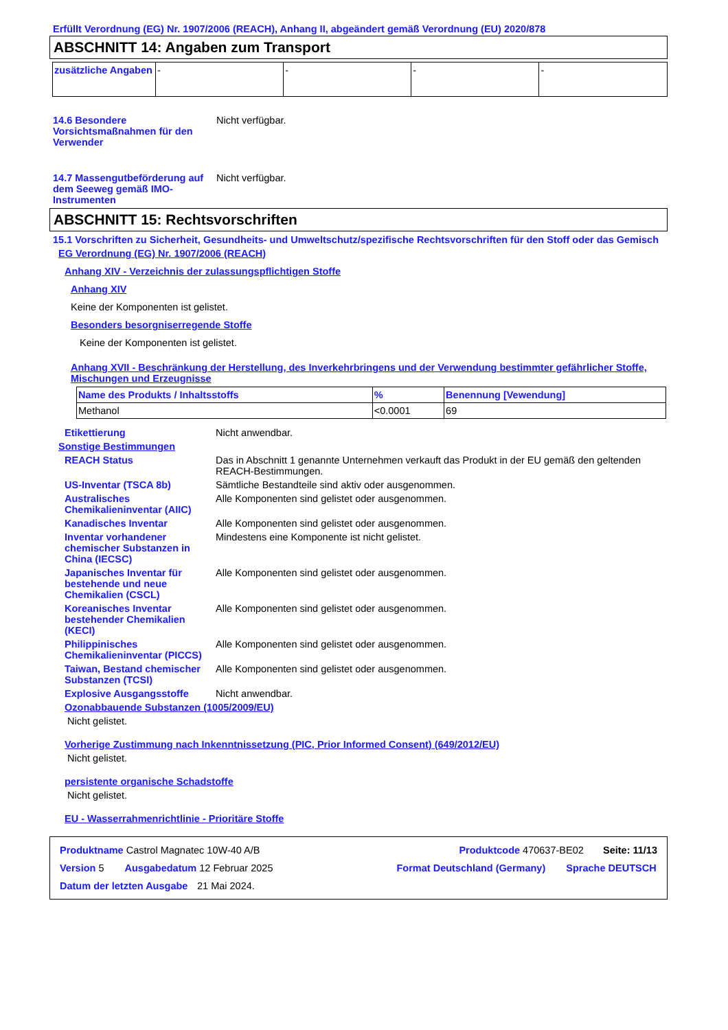Erfüllt Verordnung (EG) Nr. 1907/2006 (REACH), Anhang II, abgeändert gemäß Verordnung (EU) 2020/878
ABSCHNITT 14: Angaben zum Transport
| zusätzliche Angaben | - | - | - | - |
14.6 Besondere Vorsichtsmaßnahmen für den Verwender
Nicht verfügbar.
14.7 Massengutbeförderung auf dem Seeweg gemäß IMO-Instrumenten
Nicht verfügbar.
ABSCHNITT 15: Rechtsvorschriften
15.1 Vorschriften zu Sicherheit, Gesundheits- und Umweltschutz/spezifische Rechtsvorschriften für den Stoff oder das Gemisch
EG Verordnung (EG) Nr. 1907/2006 (REACH)
Anhang XIV - Verzeichnis der zulassungspflichtigen Stoffe
Anhang XIV
Keine der Komponenten ist gelistet.
Besonders besorgniserregende Stoffe
Keine der Komponenten ist gelistet.
Anhang XVII - Beschränkung der Herstellung, des Inverkehrbringens und der Verwendung bestimmter gefährlicher Stoffe, Mischungen und Erzeugnisse
| Name des Produkts / Inhaltsstoffs | % | Benennung [Vewendung] |
| --- | --- | --- |
| Methanol | <0.0001 | 69 |
Etikettierung Nicht anwendbar.
Sonstige Bestimmungen
REACH Status Das in Abschnitt 1 genannte Unternehmen verkauft das Produkt in der EU gemäß den geltenden REACH-Bestimmungen.
US-Inventar (TSCA 8b) Sämtliche Bestandteile sind aktiv oder ausgenommen.
Australisches Chemikalieninventar (AIIC)
Alle Komponenten sind gelistet oder ausgenommen.
Kanadisches Inventar Alle Komponenten sind gelistet oder ausgenommen.
Inventar vorhandener chemischer Substanzen in China (IECSC)
Mindestens eine Komponente ist nicht gelistet.
Japanisches Inventar für bestehende und neue Chemikalien (CSCL)
Alle Komponenten sind gelistet oder ausgenommen.
Koreanisches Inventar bestehender Chemikalien (KECI)
Alle Komponenten sind gelistet oder ausgenommen.
Philippinisches Chemikalieninventar (PICCS)
Alle Komponenten sind gelistet oder ausgenommen.
Taiwan, Bestand chemischer Substanzen (TCSI)
Alle Komponenten sind gelistet oder ausgenommen.
Explosive Ausgangsstoffe Nicht anwendbar.
Ozonabbauende Substanzen (1005/2009/EU)
Nicht gelistet.
Vorherige Zustimmung nach Inkenntnissetzung (PIC, Prior Informed Consent) (649/2012/EU)
Nicht gelistet.
persistente organische Schadstoffe
Nicht gelistet.
EU - Wasserrahmenrichtlinie - Prioritäre Stoffe
| Produktname Castrol Magnatec 10W-40 A/B Produktcode 470637-BE02 Seite: 11/13 Version 5 Ausgabedatum 12 Februar 2025 Format Deutschland (Germany) Sprache DEUTSCH Datum der letzten Ausgabe 21 Mai 2024. |